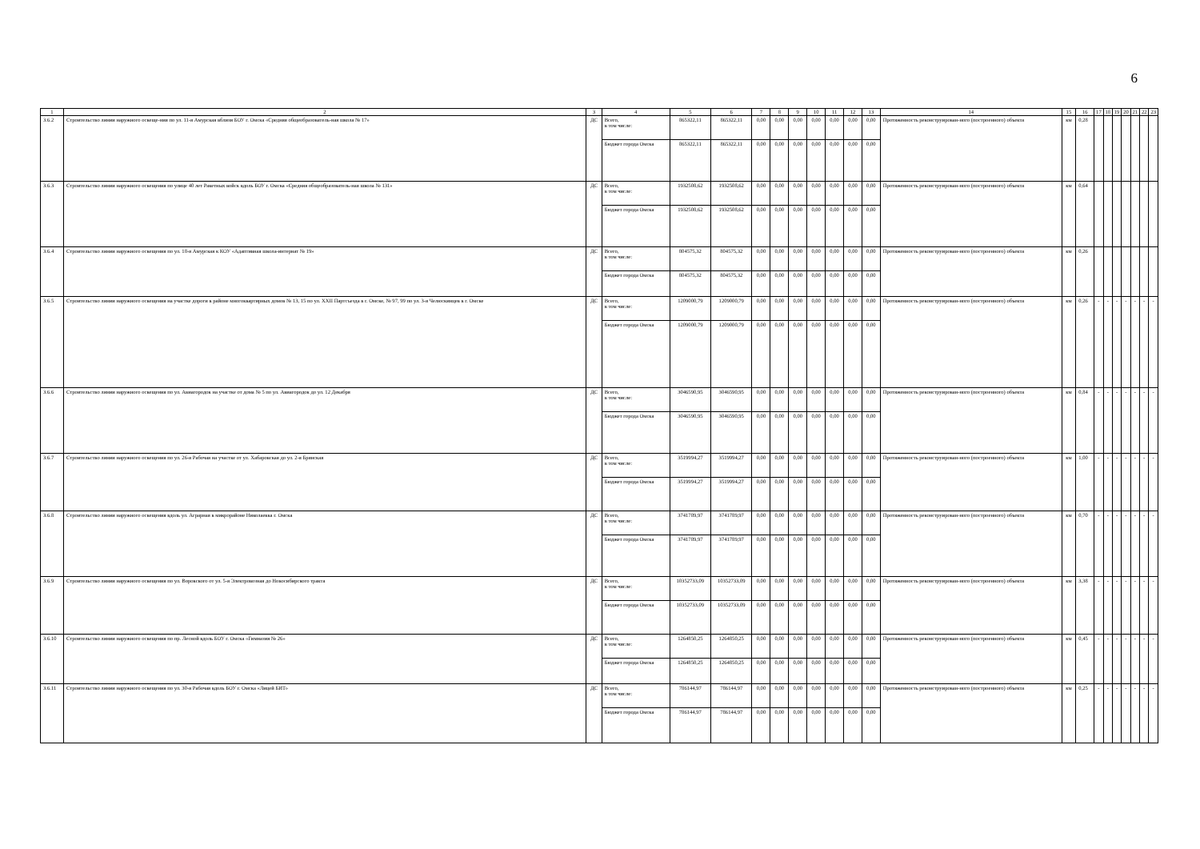6
| 1 | 2 | 3 | 4 | 5 | 6 | 7 | 8 | 9 | 10 | 11 | 12 | 13 | 14 | 15 | 16 | 17 | 18 | 19 | 20 | 21 | 22 | 23 |
| --- | --- | --- | --- | --- | --- | --- | --- | --- | --- | --- | --- | --- | --- | --- | --- | --- | --- | --- | --- | --- | --- | --- |
| 3.6.2 | Строительство линии наружного освеще-ния по ул. 11-я Амурская вблизи БОУ г. Омска «Средняя общеобразователь-ная школа № 17» | ДС | Всего, в том числе: | 865322,11 | 865322,11 | 0,00 | 0,00 | 0,00 | 0,00 | 0,00 | 0,00 | 0,00 | Протяженность реконструирован-ного (построенного) объекта | км | 0,28 | | | | | | | |
| | | | Бюджет города Омска | 865322,11 | 865322,11 | 0,00 | 0,00 | 0,00 | 0,00 | 0,00 | 0,00 | 0,00 | | | | | | | | | | |
| 3.6.3 | Строительство линии наружного освещения по улице 40 лет Ракетных войск вдоль БОУ г. Омска «Средняя общеобразователь-ная школа № 131» | ДС | Всего, в том числе: | 1932508,62 | 1932508,62 | 0,00 | 0,00 | 0,00 | 0,00 | 0,00 | 0,00 | 0,00 | Протяженность реконструирован-ного (построенного) объекта | км | 0,64 | | | | | | | |
| | | | Бюджет города Омска | 1932508,62 | 1932508,62 | 0,00 | 0,00 | 0,00 | 0,00 | 0,00 | 0,00 | 0,00 | | | | | | | | | | |
| 3.6.4 | Строительство линии наружного освещения по ул. 18-я Амурская к КОУ «Адаптивная школа-интернат № 19» | ДС | Всего, в том числе: | 804575,32 | 804575,32 | 0,00 | 0,00 | 0,00 | 0,00 | 0,00 | 0,00 | 0,00 | Протяженность реконструирован-ного (построенного) объекта | км | 0,26 | | | | | | | |
| | | | Бюджет города Омска | 804575,32 | 804575,32 | 0,00 | 0,00 | 0,00 | 0,00 | 0,00 | 0,00 | 0,00 | | | | | | | | | | |
| 3.6.5 | Строительство линии наружного освещения на участке дороги в районе многоквартирных домов № 13, 15 по ул. XXII Партсъезда в г. Омске, № 97, 99 по ул. 3-я Челюскинцев в г. Омске | ДС | Всего, в том числе: | 1209000,79 | 1209000,79 | 0,00 | 0,00 | 0,00 | 0,00 | 0,00 | 0,00 | 0,00 | Протяженность реконструирован-ного (построенного) объекта | км | 0,26 | - | - | - | - | - | - | - |
| | | | Бюджет города Омска | 1209000,79 | 1209000,79 | 0,00 | 0,00 | 0,00 | 0,00 | 0,00 | 0,00 | 0,00 | | | | | | | | | | |
| 3.6.6 | Строительство линии наружного освещения по ул. Авиагородок на участке от дома № 5 по ул. Авиагородок до ул. 12 Декабря | ДС | Всего, в том числе: | 3046590,95 | 3046590,95 | 0,00 | 0,00 | 0,00 | 0,00 | 0,00 | 0,00 | 0,00 | Протяженность реконструирован-ного (построенного) объекта | км | 0,84 | - | - | - | - | - | - | - |
| | | | Бюджет города Омска | 3046590,95 | 3046590,95 | 0,00 | 0,00 | 0,00 | 0,00 | 0,00 | 0,00 | 0,00 | | | | | | | | | | |
| 3.6.7 | Строительство линии наружного освещения по ул. 26-я Рабочая на участке от ул. Хабаровская до ул. 2-я Брянская | ДС | Всего, в том числе: | 3519994,27 | 3519994,27 | 0,00 | 0,00 | 0,00 | 0,00 | 0,00 | 0,00 | 0,00 | Протяженность реконструирован-ного (построенного) объекта | км | 1,00 | - | - | - | - | - | - | - |
| | | | Бюджет города Омска | 3519994,27 | 3519994,27 | 0,00 | 0,00 | 0,00 | 0,00 | 0,00 | 0,00 | 0,00 | | | | | | | | | | |
| 3.6.8 | Строительство линии наружного освещения вдоль ул. Аграрная в микрорайоне Николаевка г. Омска | ДС | Всего, в том числе: | 3741789,97 | 3741789,97 | 0,00 | 0,00 | 0,00 | 0,00 | 0,00 | 0,00 | 0,00 | Протяженность реконструирован-ного (построенного) объекта | км | 0,70 | - | - | - | - | - | - | - |
| | | | Бюджет города Омска | 3741789,97 | 3741789,97 | 0,00 | 0,00 | 0,00 | 0,00 | 0,00 | 0,00 | 0,00 | | | | | | | | | | |
| 3.6.9 | Строительство линии наружного освещения по ул. Воровского от ул. 5-я Электровозная до Новосибирского тракта | ДС | Всего, в том числе: | 10352733,09 | 10352733,09 | 0,00 | 0,00 | 0,00 | 0,00 | 0,00 | 0,00 | 0,00 | Протяженность реконструирован-ного (построенного) объекта | км | 3,38 | - | - | - | - | - | - | - |
| | | | Бюджет города Омска | 10352733,09 | 10352733,09 | 0,00 | 0,00 | 0,00 | 0,00 | 0,00 | 0,00 | 0,00 | | | | | | | | | | |
| 3.6.10 | Строительство линии наружного освещения по пр. Лесной вдоль БОУ г. Омска «Гимназия № 26» | ДС | Всего, в том числе: | 1264850,25 | 1264850,25 | 0,00 | 0,00 | 0,00 | 0,00 | 0,00 | 0,00 | 0,00 | Протяженность реконструирован-ного (построенного) объекта | км | 0,45 | - | - | - | - | - | - | - |
| | | | Бюджет города Омска | 1264850,25 | 1264850,25 | 0,00 | 0,00 | 0,00 | 0,00 | 0,00 | 0,00 | 0,00 | | | | | | | | | | |
| 3.6.11 | Строительство линии наружного освещения по ул. 30-я Рабочая вдоль БОУ г. Омска «Лицей БИТ» | ДС | Всего, в том числе: | 786144,97 | 786144,97 | 0,00 | 0,00 | 0,00 | 0,00 | 0,00 | 0,00 | 0,00 | Протяженность реконструирован-ного (построенного) объекта | км | 0,25 | - | - | - | - | - | - | - |
| | | | Бюджет города Омска | 786144,97 | 786144,97 | 0,00 | 0,00 | 0,00 | 0,00 | 0,00 | 0,00 | 0,00 | | | | | | | | | | |